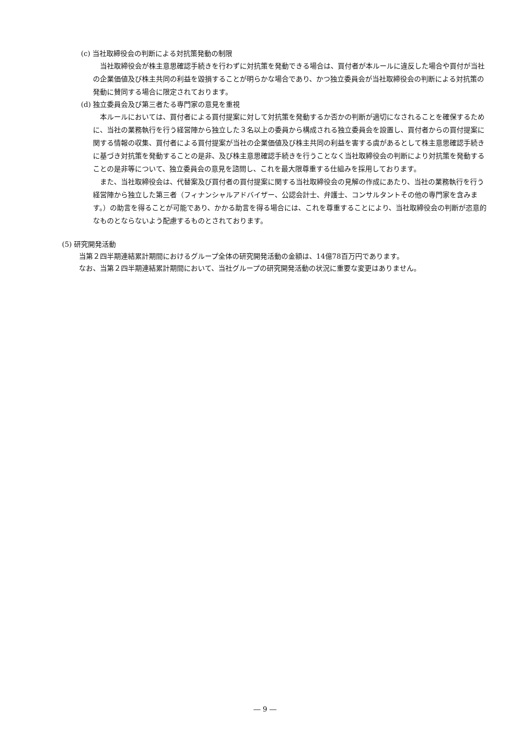(c) 当社取締役会の判断による対抗策発動の制限
当社取締役会が株主意思確認手続きを行わずに対抗策を発動できる場合は、買付者が本ルールに違反した場合や買付が当社の企業価値及び株主共同の利益を毀損することが明らかな場合であり、かつ独立委員会が当社取締役会の判断による対抗策の発動に賛同する場合に限定されております。
(d) 独立委員会及び第三者たる専門家の意見を重視
本ルールにおいては、買付者による買付提案に対して対抗策を発動するか否かの判断が適切になされることを確保するために、当社の業務執行を行う経営陣から独立した３名以上の委員から構成される独立委員会を設置し、買付者からの買付提案に関する情報の収集、買付者による買付提案が当社の企業価値及び株主共同の利益を害する虞があるとして株主意思確認手続きに基づき対抗策を発動することの是非、及び株主意思確認手続きを行うことなく当社取締役会の判断により対抗策を発動することの是非等について、独立委員会の意見を諮問し、これを最大限尊重する仕組みを採用しております。
また、当社取締役会は、代替案及び買付者の買付提案に関する当社取締役会の見解の作成にあたり、当社の業務執行を行う経営陣から独立した第三者（フィナンシャルアドバイザー、公認会計士、弁護士、コンサルタントその他の専門家を含みます。）の助言を得ることが可能であり、かかる助言を得る場合には、これを尊重することにより、当社取締役会の判断が恣意的なものとならないよう配慮するものとされております。
(5) 研究開発活動
当第２四半期連結累計期間におけるグループ全体の研究開発活動の金額は、14億78百万円であります。
なお、当第２四半期連結累計期間において、当社グループの研究開発活動の状況に重要な変更はありません。
― 9 ―